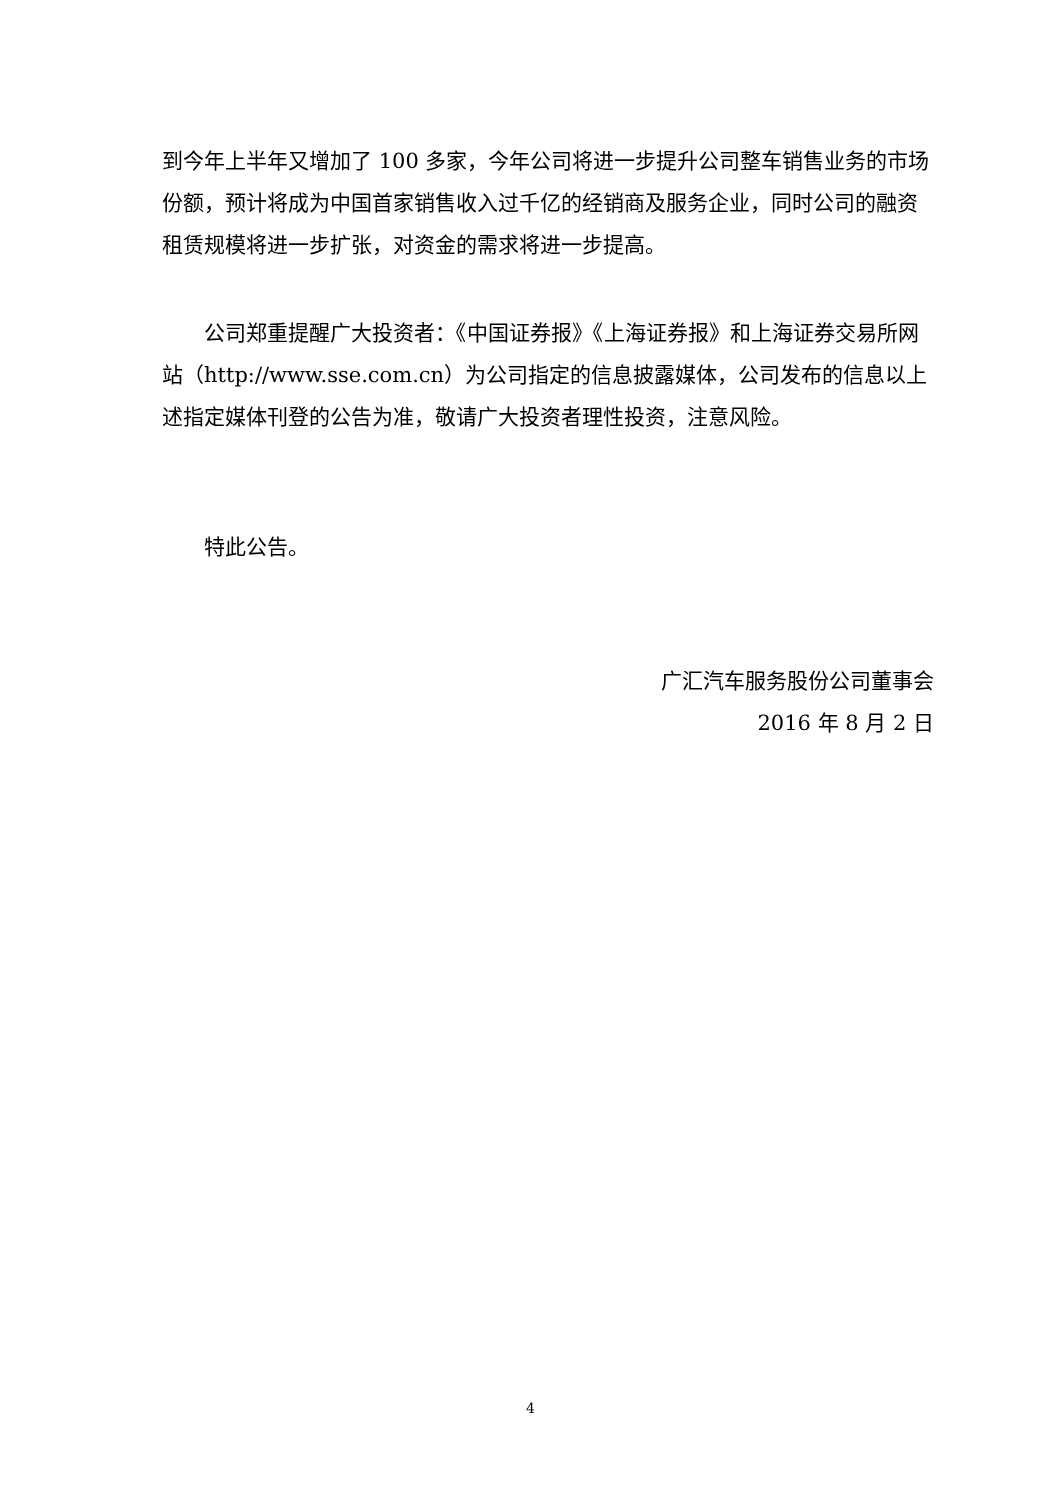到今年上半年又增加了 100 多家，今年公司将进一步提升公司整车销售业务的市场份额，预计将成为中国首家销售收入过千亿的经销商及服务企业，同时公司的融资租赁规模将进一步扩张，对资金的需求将进一步提高。
公司郑重提醒广大投资者：《中国证券报》《上海证券报》和上海证券交易所网站（http://www.sse.com.cn）为公司指定的信息披露媒体，公司发布的信息以上述指定媒体刊登的公告为准，敬请广大投资者理性投资，注意风险。
特此公告。
广汇汽车服务股份公司董事会
2016 年 8 月 2 日
4